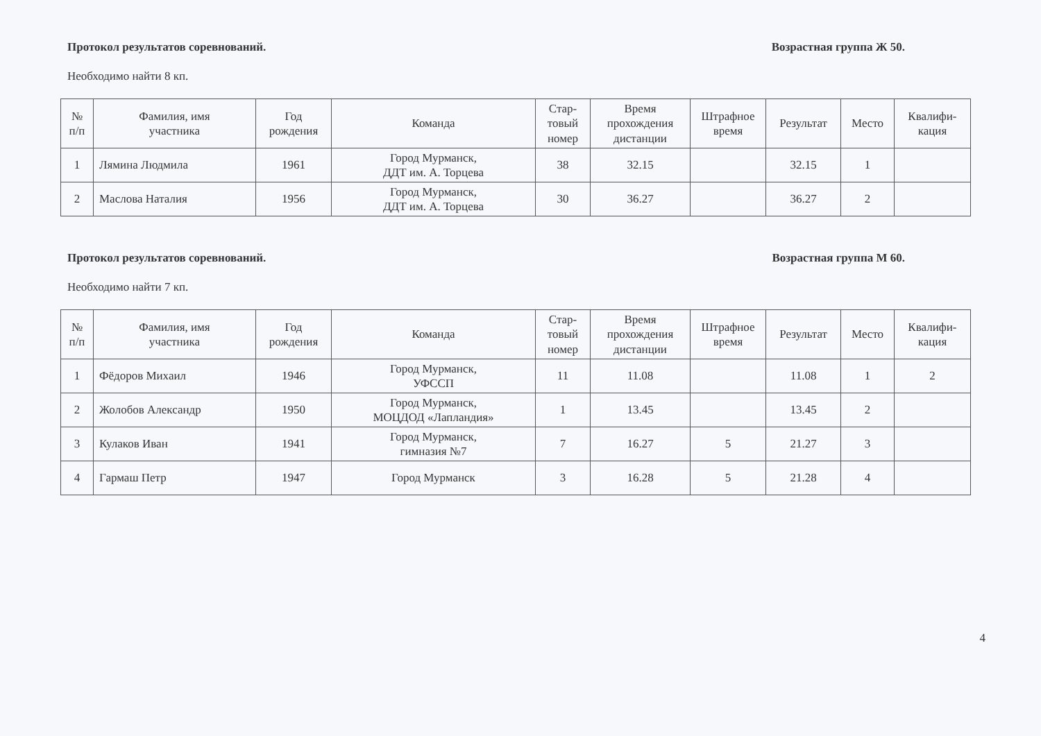Протокол результатов соревнований. Возрастная группа Ж 50.
Необходимо найти 8 кп.
| № п/п | Фамилия, имя участника | Год рождения | Команда | Стар- товый номер | Время прохождения дистанции | Штрафное время | Результат | Место | Квалифи- кация |
| --- | --- | --- | --- | --- | --- | --- | --- | --- | --- |
| 1 | Лямина Людмила | 1961 | Город Мурманск, ДДТ им. А. Торцева | 38 | 32.15 | | 32.15 | 1 | |
| 2 | Маслова Наталия | 1956 | Город Мурманск, ДДТ им. А. Торцева | 30 | 36.27 | | 36.27 | 2 | |
Протокол результатов соревнований. Возрастная группа М 60.
Необходимо найти 7 кп.
| № п/п | Фамилия, имя участника | Год рождения | Команда | Стар- товый номер | Время прохождения дистанции | Штрафное время | Результат | Место | Квалифи- кация |
| --- | --- | --- | --- | --- | --- | --- | --- | --- | --- |
| 1 | Фёдоров Михаил | 1946 | Город Мурманск, УФССП | 11 | 11.08 | | 11.08 | 1 | 2 |
| 2 | Жолобов Александр | 1950 | Город Мурманск, МОЦДОД «Лапландия» | 1 | 13.45 | | 13.45 | 2 | |
| 3 | Кулаков Иван | 1941 | Город Мурманск, гимназия №7 | 7 | 16.27 | 5 | 21.27 | 3 | |
| 4 | Гармаш Петр | 1947 | Город Мурманск | 3 | 16.28 | 5 | 21.28 | 4 | |
4